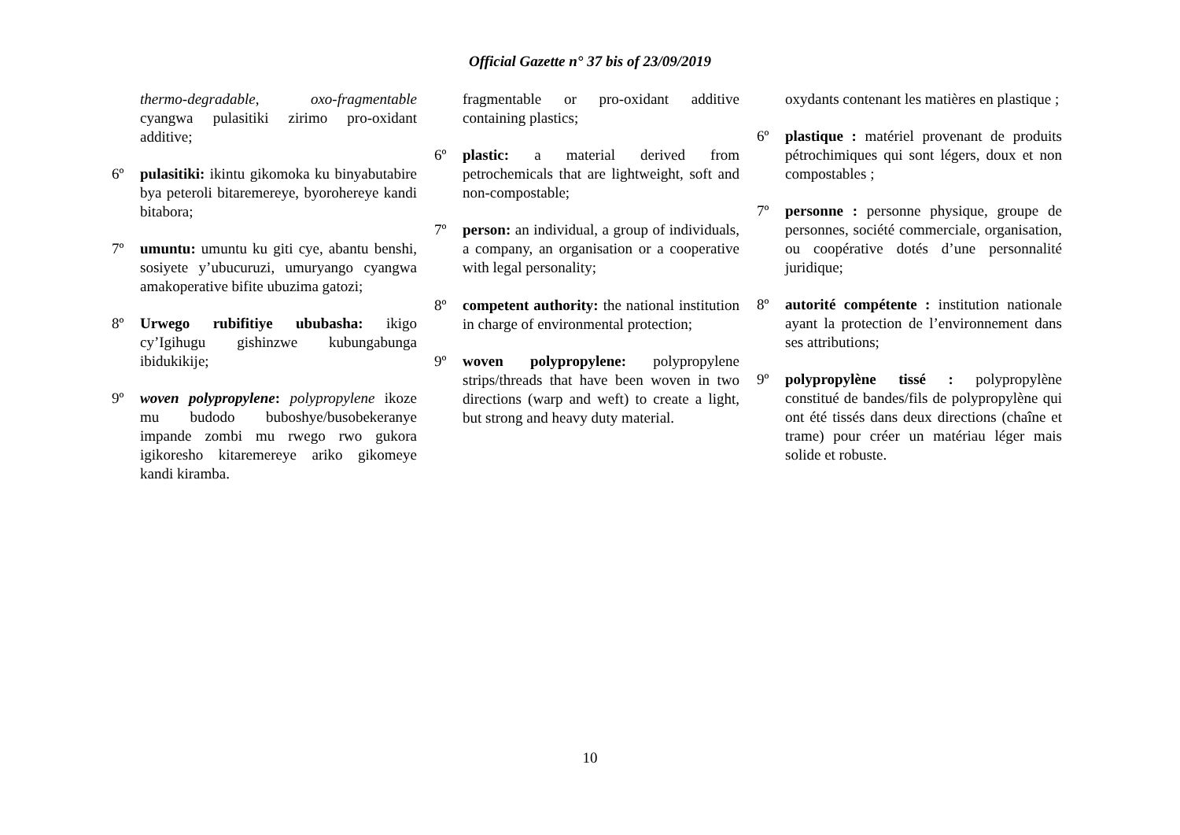Official Gazette n° 37 bis of 23/09/2019
thermo-degradable, oxo-fragmentable cyangwa pulasitiki zirimo pro-oxidant additive;
6º pulasitiki: ikintu gikomoka ku binyabutabire bya peteroli bitaremereye, byorohereye kandi bitabora;
7º umuntu: umuntu ku giti cye, abantu benshi, sosiyete y’ubucuruzi, umuryango cyangwa amakoperative bifite ubuzima gatozi;
8º Urwego rubifitiye ububasha: ikigo cy’Igihugu gishinzwe kubungabunga ibidukikije;
9º woven polypropylene: polypropylene ikoze mu budodo buboshye/busobekeranye impande zombi mu rwego rwo gukora igikoresho kitaremereye ariko gikomeye kandi kiramba.
fragmentable or pro-oxidant additive containing plastics;
6º plastic: a material derived from petrochemicals that are lightweight, soft and non-compostable;
7º person: an individual, a group of individuals, a company, an organisation or a cooperative with legal personality;
8º competent authority: the national institution in charge of environmental protection;
9º woven polypropylene: polypropylene strips/threads that have been woven in two directions (warp and weft) to create a light, but strong and heavy duty material.
oxydants contenant les matières en plastique ;
6º plastique : matériel provenant de produits pétrochimiques qui sont légers, doux et non compostables ;
7º personne : personne physique, groupe de personnes, société commerciale, organisation, ou coopérative dotés d’une personnalité juridique;
8º autorité compétente : institution nationale ayant la protection de l’environnement dans ses attributions;
9º polypropylène tissé : polypropylène constitué de bandes/fils de polypropylène qui ont été tissés dans deux directions (chaîne et trame) pour créer un matériau léger mais solide et robuste.
10